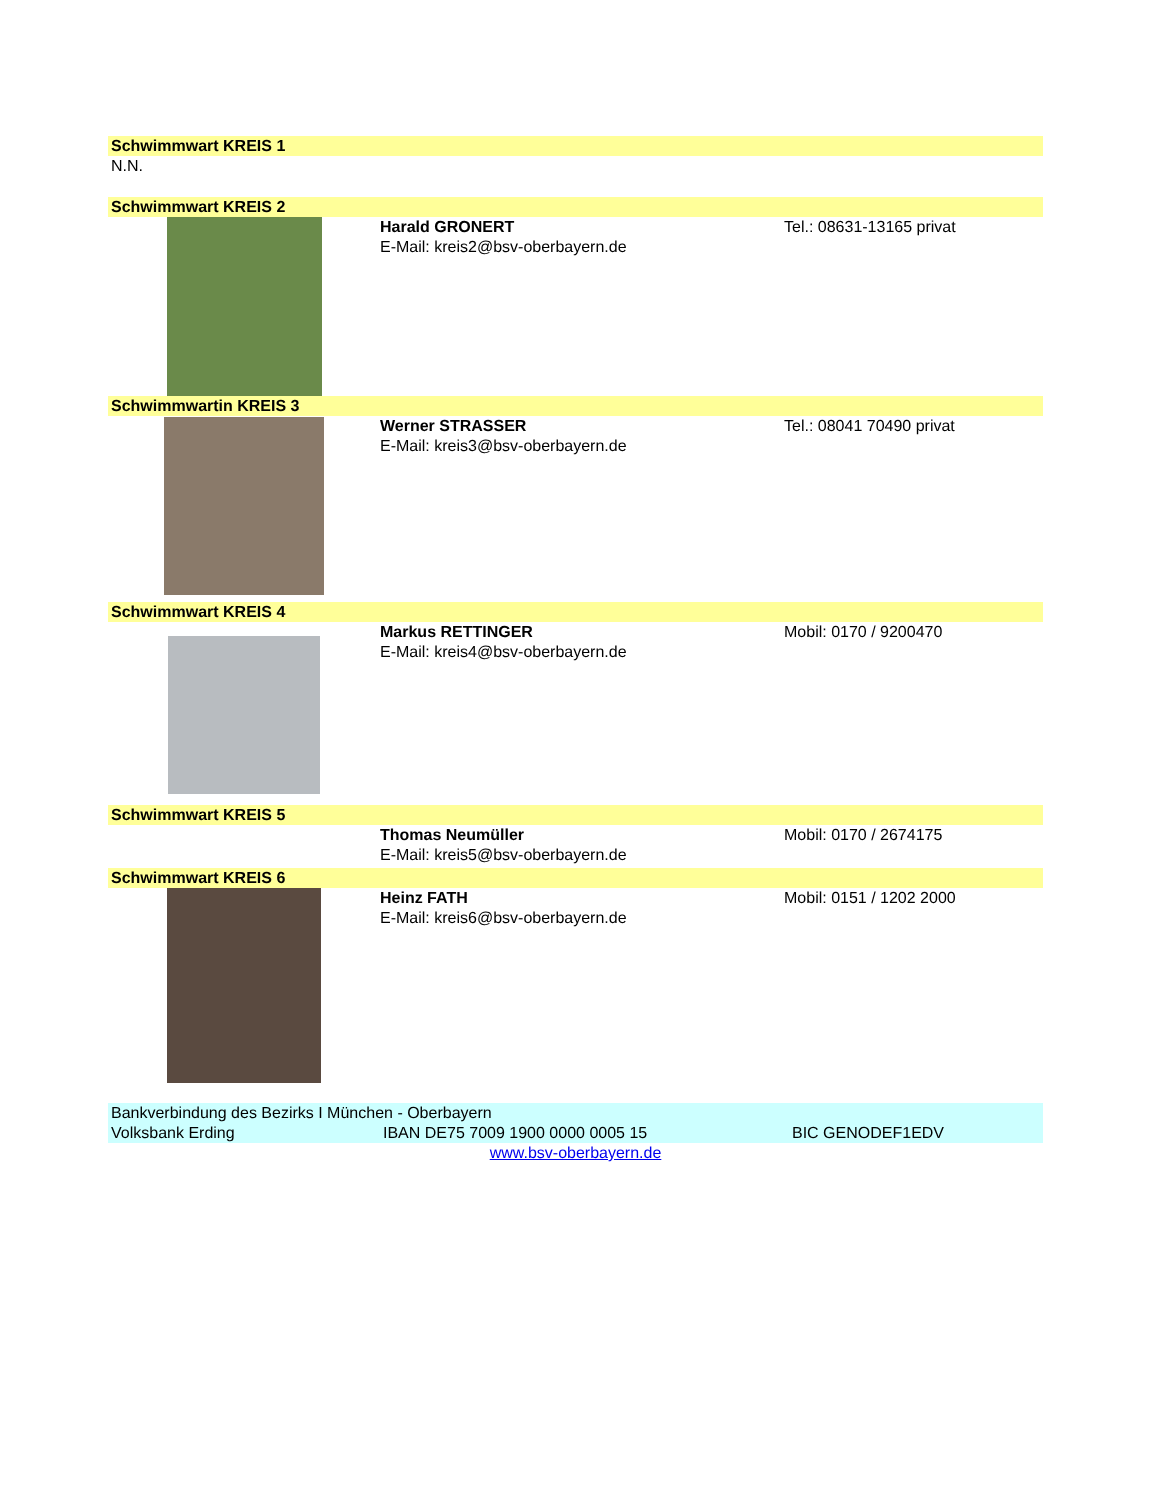Schwimmwart KREIS 1
N.N.
Schwimmwart KREIS 2
Harald GRONERT
E-Mail: kreis2@bsv-oberbayern.de
Tel.: 08631-13165 privat
Schwimmwartin KREIS 3
Werner STRASSER
E-Mail: kreis3@bsv-oberbayern.de
Tel.: 08041 70490 privat
Schwimmwart KREIS 4
Markus RETTINGER
E-Mail: kreis4@bsv-oberbayern.de
Mobil: 0170 / 9200470
Schwimmwart KREIS 5
Thomas Neumüller
E-Mail: kreis5@bsv-oberbayern.de
Mobil: 0170 / 2674175
Schwimmwart KREIS 6
Heinz FATH
E-Mail: kreis6@bsv-oberbayern.de
Mobil: 0151 / 1202 2000
Bankverbindung des Bezirks I München - Oberbayern
Volksbank Erding IBAN DE75 7009 1900 0000 0005 15 BIC GENODEF1EDV
www.bsv-oberbayern.de